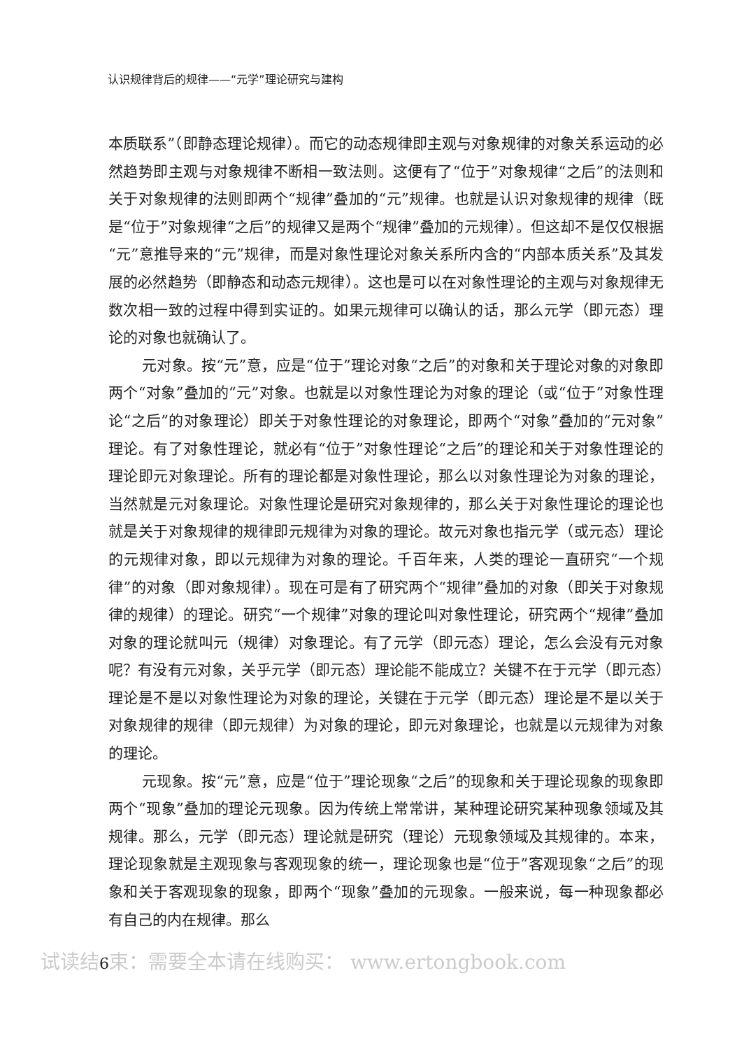认识规律背后的规律——“元学”理论研究与建构
本质联系”（即静态理论规律）。而它的动态规律即主观与对象规律的对象关系运动的必然趋势即主观与对象规律不断相一致法则。这便有了“位于”对象规律“之后”的法则和关于对象规律的法则即两个“规律”叠加的“元”规律。也就是认识对象规律的规律（既是“位于”对象规律“之后”的规律又是两个“规律”叠加的元规律）。但这却不是仅仅根据“元”意推导来的“元”规律，而是对象性理论对象关系所内含的“内部本质关系”及其发展的必然趋势（即静态和动态元规律）。这也是可以在对象性理论的主观与对象规律无数次相一致的过程中得到实证的。如果元规律可以确认的话，那么元学（即元态）理论的对象也就确认了。
元对象。按“元”意，应是“位于”理论对象“之后”的对象和关于理论对象的对象即两个“对象”叠加的“元”对象。也就是以对象性理论为对象的理论（或“位于”对象性理论“之后”的对象理论）即关于对象性理论的对象理论，即两个“对象”叠加的“元对象”理论。有了对象性理论，就必有“位于”对象性理论“之后”的理论和关于对象性理论的理论即元对象理论。所有的理论都是对象性理论，那么以对象性理论为对象的理论，当然就是元对象理论。对象性理论是研究对象规律的，那么关于对象性理论的理论也就是关于对象规律的规律即元规律为对象的理论。故元对象也指元学（或元态）理论的元规律对象，即以元规律为对象的理论。千百年来，人类的理论一直研究“一个规律”的对象（即对象规律）。现在可是有了研究两个“规律”叠加的对象（即关于对象规律的规律）的理论。研究“一个规律”对象的理论叫对象性理论，研究两个“规律”叠加对象的理论就叫元（规律）对象理论。有了元学（即元态）理论，怎么会没有元对象呢？有没有元对象，关乎元学（即元态）理论能不能成立？关键不在于元学（即元态）理论是不是以对象性理论为对象的理论，关键在于元学（即元态）理论是不是以关于对象规律的规律（即元规律）为对象的理论，即元对象理论，也就是以元规律为对象的理论。
元现象。按“元”意，应是“位于”理论现象“之后”的现象和关于理论现象的现象即两个“现象”叠加的理论元现象。因为传统上常常讲，某种理论研究某种现象领域及其规律。那么，元学（即元态）理论就是研究（理论）元现象领域及其规律的。本来，理论现象就是主观现象与客观现象的统一，理论现象也是“位于”客观现象“之后”的现象和关于客观现象的现象，即两个“现象”叠加的元现象。一般来说，每一种现象都必有自己的内在规律。那么
试读结6束：需要全本请在线购买： www.ertongbook.com